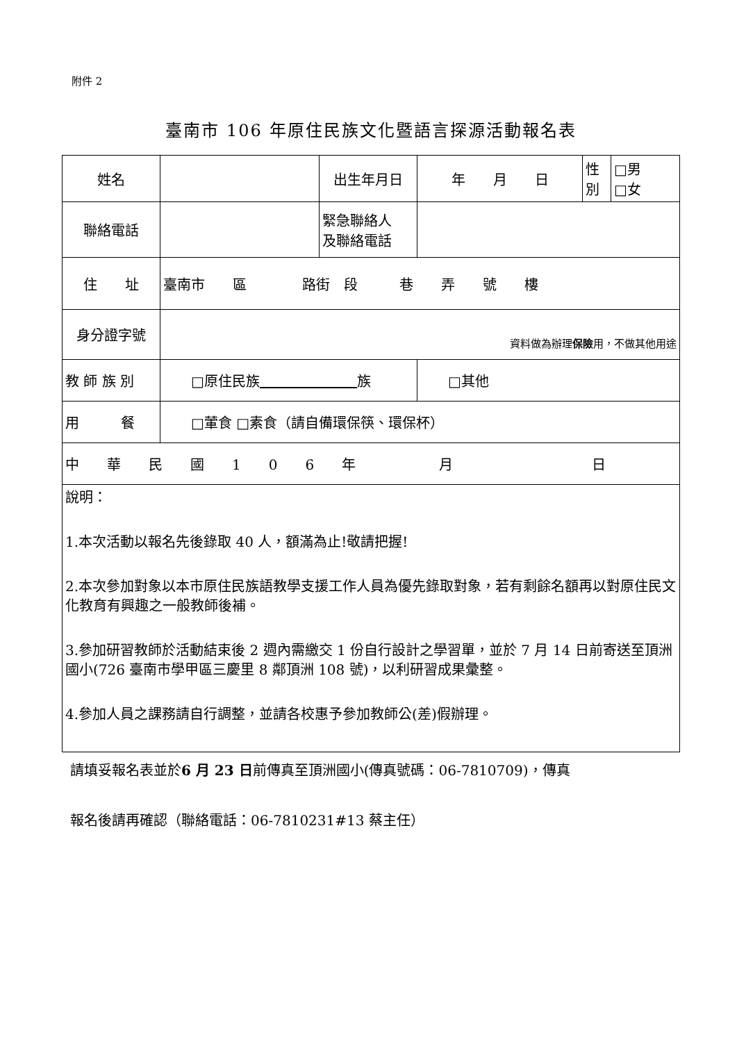附件 2
臺南市 106 年原住民族文化暨語言探源活動報名表
| 姓名 | | 出生年月日 | 年 月 日 | 性 別 | □男 □女 |
| 聯絡電話 | | 緊急聯絡人 及聯絡電話 | | | |
| 住 址 | 臺南市 區 路街 段 巷 弄 號 樓 | | | | |
| 身分證字號 | 資料做為辦理 保險 用，不做其他用途 | | | | |
| 教 師 族 別 | □原住民族 族 | | □其他 | | |
| 用 餐 | □葷食 □素食（請自備環保筷、環保杯） | | | | |
| 中 華 民 國 1 0 6 年 月 日 | | | | | |
| 說明： 1.本次活動以報名先後錄取 40 人，額滿為止!敬請把握! 2.本次參加對象以本市原住民族語教學支援工作人員為優先錄取對象，若有剩餘名額再以對原住民文化教育有興趣之一般教師後補。 3.參加研習教師於活動結束後 2 週內需繳交 1 份自行設計之學習單，並於 7 月 14 日前寄送至頂洲國小(726 臺南市學甲區三慶里 8 鄰頂洲 108 號)，以利研習成果彙整。 4.參加人員之課務請自行調整，並請各校惠予參加教師公(差)假辦理。 | | | | | |
請填妥報名表並於6 月 23 日前傳真至頂洲國小(傳真號碼：06-7810709)，傳真
報名後請再確認（聯絡電話：06-7810231#13 蔡主任）